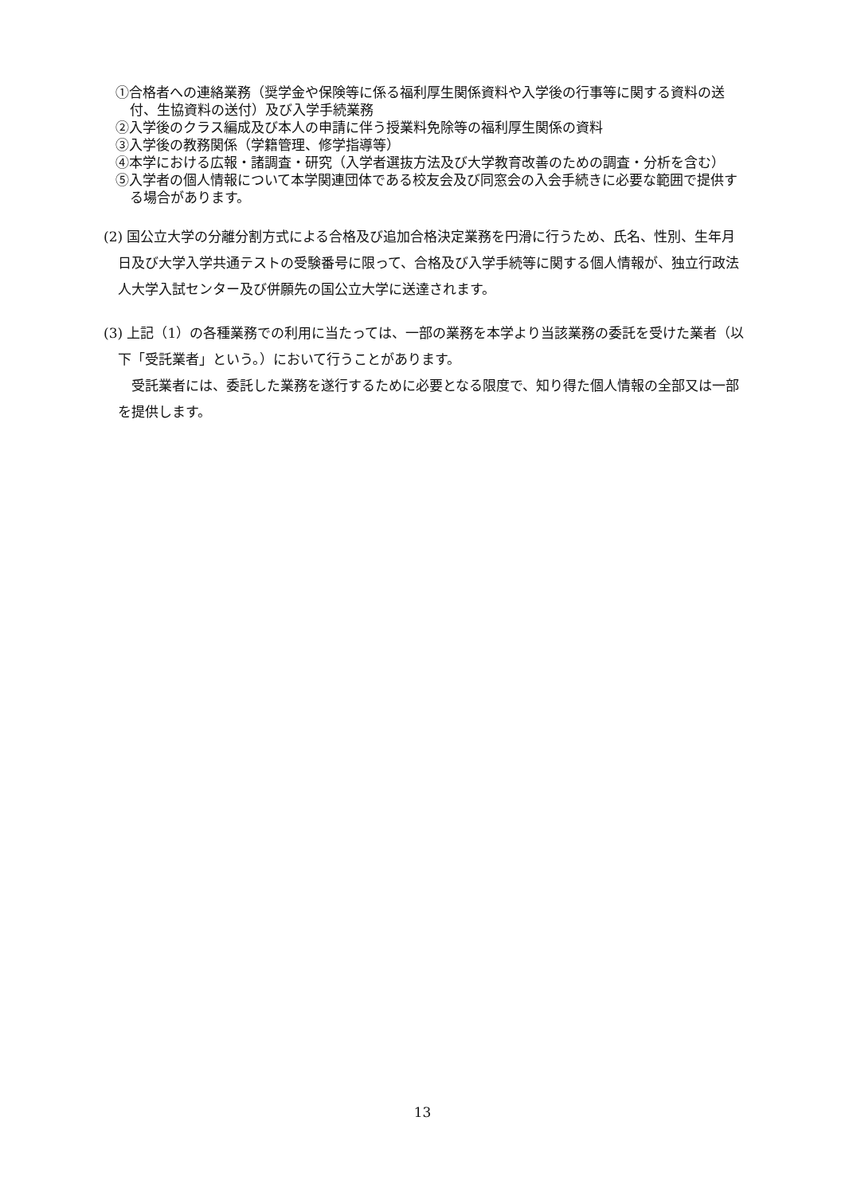①合格者への連絡業務（奨学金や保険等に係る福利厚生関係資料や入学後の行事等に関する資料の送付、生協資料の送付）及び入学手続業務
②入学後のクラス編成及び本人の申請に伴う授業料免除等の福利厚生関係の資料
③入学後の教務関係（学籍管理、修学指導等）
④本学における広報・諸調査・研究（入学者選抜方法及び大学教育改善のための調査・分析を含む）
⑤入学者の個人情報について本学関連団体である校友会及び同窓会の入会手続きに必要な範囲で提供する場合があります。
(2) 国公立大学の分離分割方式による合格及び追加合格決定業務を円滑に行うため、氏名、性別、生年月日及び大学入学共通テストの受験番号に限って、合格及び入学手続等に関する個人情報が、独立行政法人大学入試センター及び併願先の国公立大学に送達されます。
(3) 上記（1）の各種業務での利用に当たっては、一部の業務を本学より当該業務の委託を受けた業者（以下「受託業者」という。）において行うことがあります。
　受託業者には、委託した業務を遂行するために必要となる限度で、知り得た個人情報の全部又は一部を提供します。
13